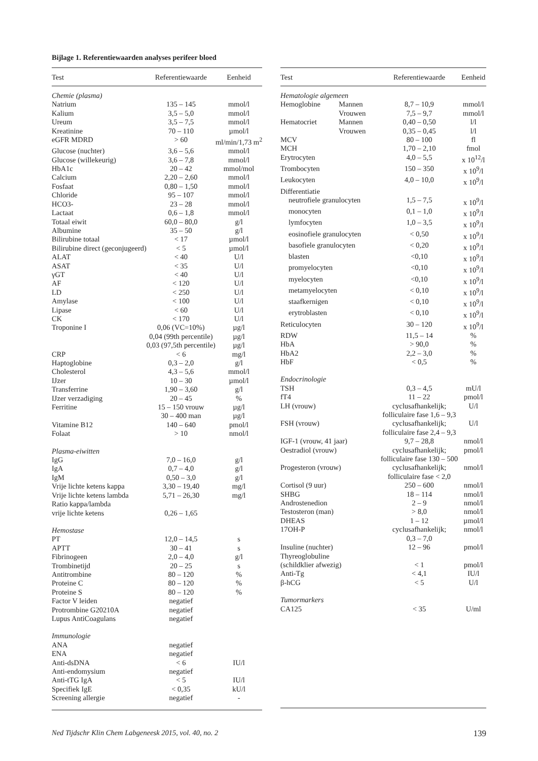Bijlage 1. Referentiewaarden analyses perifeer bloed
| Test | Referentiewaarde | Eenheid |
| --- | --- | --- |
| Chemie (plasma) | | |
| Natrium | 135 – 145 | mmol/l |
| Kalium | 3,5 – 5,0 | mmol/l |
| Ureum | 3,5 – 7,5 | mmol/l |
| Kreatinine | 70 – 110 | µmol/l |
| eGFR MDRD | > 60 | ml/min/1,73 m<sup>2</sup> |
| Glucose (nuchter) | 3,6 – 5,6 | mmol/l |
| Glucose (willekeurig) | 3,6 – 7,8 | mmol/l |
| HbA1c | 20 – 42 | mmol/mol |
| Calcium | 2,20 – 2,60 | mmol/l |
| Fosfaat | 0,80 – 1,50 | mmol/l |
| Chloride | 95 – 107 | mmol/l |
| HCO3- | 23 – 28 | mmol/l |
| Lactaat | 0,6 – 1,8 | mmol/l |
| Totaal eiwit | 60,0 – 80,0 | g/l |
| Albumine | 35 – 50 | g/l |
| Bilirubine totaal | < 17 | µmol/l |
| Bilirubine direct (geconjugeerd) | < 5 | µmol/l |
| ALAT | < 40 | U/l |
| ASAT | < 35 | U/l |
| γGT | < 40 | U/l |
| AF | < 120 | U/l |
| LD | < 250 | U/l |
| Amylase | < 100 | U/l |
| Lipase | < 60 | U/l |
| CK | < 170 | U/l |
| Troponine I | 0,06 (VC=10%) | µg/l |
| | 0,04 (99th percentile) | µg/l |
| | 0,03 (97,5th percentile) | µg/l |
| CRP | < 6 | mg/l |
| Haptoglobine | 0,3 – 2,0 | g/l |
| Cholesterol | 4,3 – 5,6 | mmol/l |
| IJzer | 10 – 30 | µmol/l |
| Transferrine | 1,90 – 3,60 | g/l |
| IJzer verzadiging | 20 – 45 | % |
| Ferritine | 15 – 150 vrouw | µg/l |
| | 30 – 400 man | µg/l |
| Vitamine B12 | 140 – 640 | pmol/l |
| Folaat | > 10 | nmol/l |
| Plasma-eiwitten | | |
| IgG | 7,0 – 16,0 | g/l |
| IgA | 0,7 – 4,0 | g/l |
| IgM | 0,50 – 3,0 | g/l |
| Vrije lichte ketens kappa | 3,30 – 19,40 | mg/l |
| Vrije lichte ketens lambda | 5,71 – 26,30 | mg/l |
| Ratio kappa/lambda | | |
| vrije lichte ketens | 0,26 – 1,65 | |
| Hemostase | | |
| PT | 12,0 – 14,5 | s |
| APTT | 30 – 41 | s |
| Fibrinogeen | 2,0 – 4,0 | g/l |
| Trombinetijd | 20 – 25 | s |
| Antitrombine | 80 – 120 | % |
| Proteine C | 80 – 120 | % |
| Proteine S | 80 – 120 | % |
| Factor V leiden | negatief | |
| Protrombine G20210A | negatief | |
| Lupus AntiCoagulans | negatief | |
| Immunologie | | |
| ANA | negatief | |
| ENA | negatief | |
| Anti-dsDNA | < 6 | IU/l |
| Anti-endomysium | negatief | |
| Anti-tTG IgA | < 5 | IU/l |
| Specifiek IgE | < 0,35 | kU/l |
| Screening allergie | negatief | - |
| Test | | Referentiewaarde | Eenheid |
| --- | --- | --- | --- |
| Hematologie algemeen | | | |
| Hemoglobine | Mannen | 8,7 – 10,9 | mmol/l |
| | Vrouwen | 7,5 – 9,7 | mmol/l |
| Hematocriet | Mannen | 0,40 – 0,50 | l/l |
| | Vrouwen | 0,35 – 0,45 | l/l |
| MCV | | 80 – 100 | fl |
| MCH | | 1,70 – 2,10 | fmol |
| Erytrocyten | | 4,0 – 5,5 | x 10<sup>12</sup>/l |
| Trombocyten | | 150 – 350 | x 10<sup>9</sup>/l |
| Leukocyten | | 4,0 – 10,0 | x 10<sup>9</sup>/l |
| Differentiatie | | | |
| neutrofiele granulocyten | | 1,5 – 7,5 | x 10<sup>9</sup>/l |
| monocyten | | 0,1 – 1,0 | x 10<sup>9</sup>/l |
| lymfocyten | | 1,0 – 3,5 | x 10<sup>9</sup>/l |
| eosinofiele granulocyten | | < 0,50 | x 10<sup>9</sup>/l |
| basofiele granulocyten | | < 0,20 | x 10<sup>9</sup>/l |
| blasten | | <0,10 | x 10<sup>9</sup>/l |
| promyelocyten | | <0,10 | x 10<sup>9</sup>/l |
| myelocyten | | <0,10 | x 10<sup>9</sup>/l |
| metamyelocyten | | < 0,10 | x 10<sup>9</sup>/l |
| staafkernigen | | < 0,10 | x 10<sup>9</sup>/l |
| erytroblasten | | < 0,10 | x 10<sup>9</sup>/l |
| Reticulocyten | | 30 – 120 | x 10<sup>9</sup>/l |
| RDW | | 11,5 – 14 | % |
| HbA | | > 90,0 | % |
| HbA2 | | 2,2 – 3,0 | % |
| HbF | | < 0,5 | % |
| Endocrinologie | | | |
| TSH | | 0,3 – 4,5 | mU/l |
| fT4 | | 11 – 22 | pmol/l |
| LH (vrouw) | | cyclusafhankelijk; folliculaire fase 1,6 – 9,3 | U/l |
| FSH (vrouw) | | cyclusafhankelijk; folliculaire fase 2,4 – 9,3 | U/l |
| IGF-1 (vrouw, 41 jaar) | | 9,7 – 28,8 | nmol/l |
| Oestradiol (vrouw) | | cyclusafhankelijk; folliculaire fase 130 – 500 | pmol/l |
| Progesteron (vrouw) | | cyclusafhankelijk; folliculaire fase < 2,0 | nmol/l |
| Cortisol (9 uur) | | 250 – 600 | nmol/l |
| SHBG | | 18 – 114 | nmol/l |
| Androstenedion | | 2 – 9 | nmol/l |
| Testosteron (man) | | > 8,0 | nmol/l |
| DHEAS | | 1 – 12 | µmol/l |
| 17OH-P | | cyclusafhankelijk; 0,3 – 7,0 | nmol/l |
| Insuline (nuchter) | | 12 – 96 | pmol/l |
| Thyreoglobuline (schildklier afwezig) | | < 1 | pmol/l |
| Anti-Tg | | < 4,1 | IU/l |
| β-hCG | | < 5 | U/l |
| Tumormarkers | | | |
| CA125 | | < 35 | U/ml |
Ned Tijdschr Klin Chem Labgeneesk 2015, vol. 40, no. 2 139